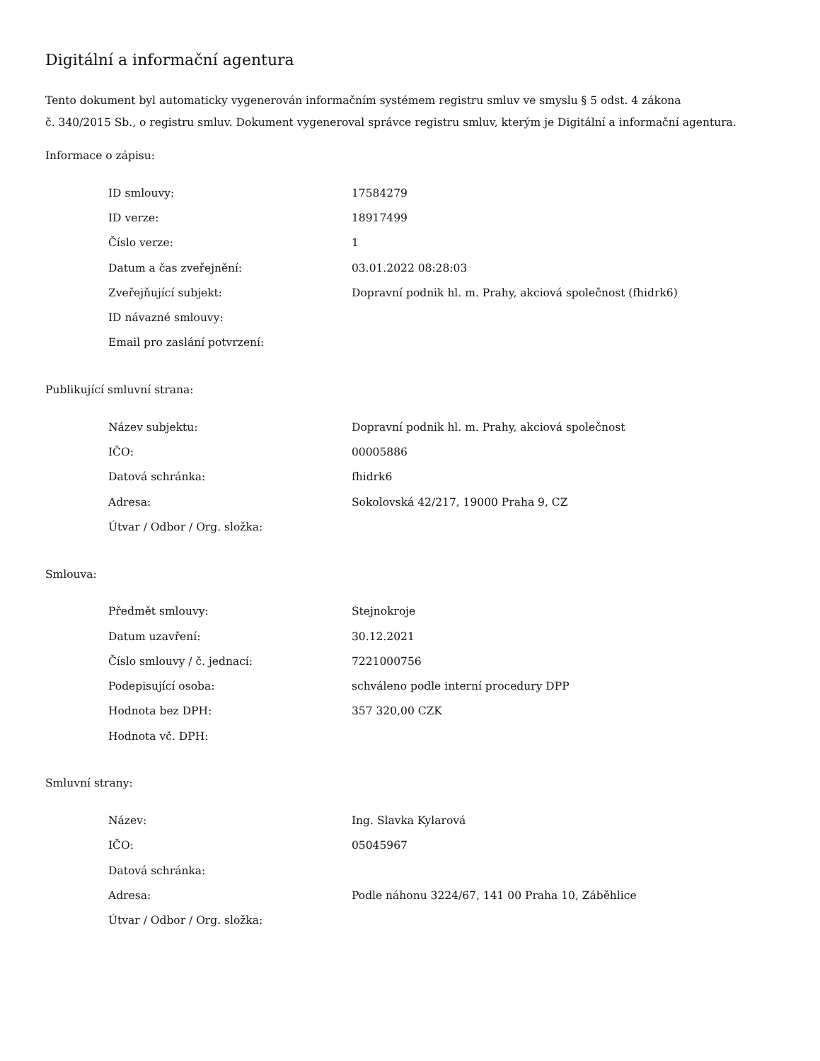Digitální a informační agentura
Tento dokument byl automaticky vygenerován informačním systémem registru smluv ve smyslu § 5 odst. 4 zákona
č. 340/2015 Sb., o registru smluv. Dokument vygeneroval správce registru smluv, kterým je Digitální a informační agentura.
Informace o zápisu:
| ID smlouvy: | 17584279 |
| ID verze: | 18917499 |
| Číslo verze: | 1 |
| Datum a čas zveřejnění: | 03.01.2022 08:28:03 |
| Zveřejňující subjekt: | Dopravní podnik hl. m. Prahy, akciová společnost (fhidrk6) |
| ID návazné smlouvy: | |
| Email pro zaslání potvrzení: | |
Publikující smluvní strana:
| Název subjektu: | Dopravní podnik hl. m. Prahy, akciová společnost |
| IČO: | 00005886 |
| Datová schránka: | fhidrk6 |
| Adresa: | Sokolovská 42/217, 19000 Praha 9, CZ |
| Útvar / Odbor / Org. složka: | |
Smlouva:
| Předmět smlouvy: | Stejnokroje |
| Datum uzavření: | 30.12.2021 |
| Číslo smlouvy / č. jednací: | 7221000756 |
| Podepisující osoba: | schváleno podle interní procedury DPP |
| Hodnota bez DPH: | 357 320,00 CZK |
| Hodnota vč. DPH: | |
Smluvní strany:
| Název: | Ing. Slavka Kylarová |
| IČO: | 05045967 |
| Datová schránka: | |
| Adresa: | Podle náhonu 3224/67, 141 00 Praha 10, Záběhlice |
| Útvar / Odbor / Org. složka: | |